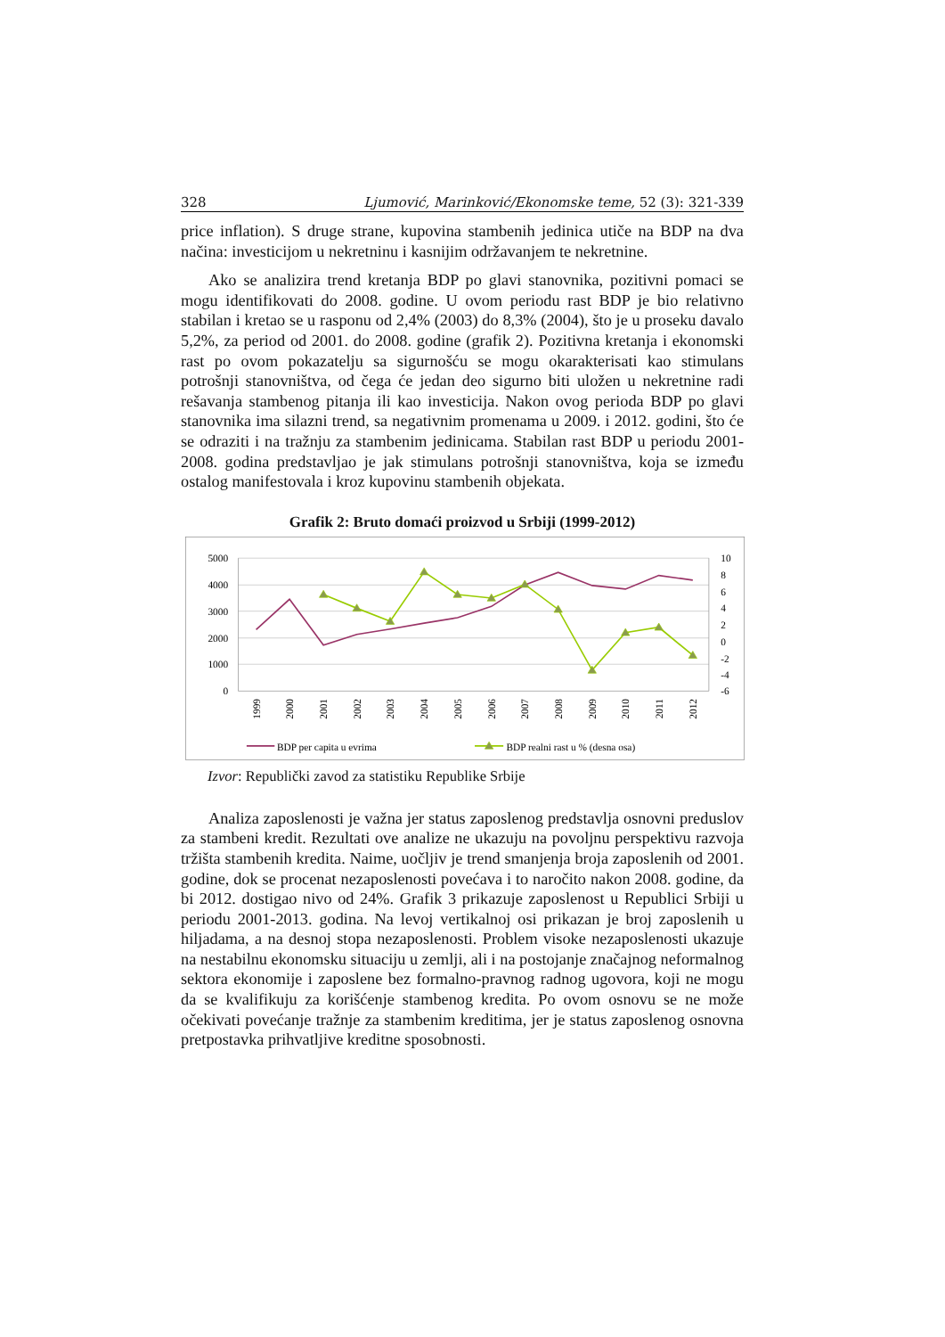328 Ljumović, Marinković/Ekonomske teme, 52 (3): 321-339
price inflation). S druge strane, kupovina stambenih jedinica utiče na BDP na dva načina: investicijom u nekretninu i kasnijim održavanjem te nekretnine.
Ako se analizira trend kretanja BDP po glavi stanovnika, pozitivni pomaci se mogu identifikovati do 2008. godine. U ovom periodu rast BDP je bio relativno stabilan i kretao se u rasponu od 2,4% (2003) do 8,3% (2004), što je u proseku davalo 5,2%, za period od 2001. do 2008. godine (grafik 2). Pozitivna kretanja i ekonomski rast po ovom pokazatelju sa sigurnošću se mogu okarakterisati kao stimulans potrošnji stanovništva, od čega će jedan deo sigurno biti uložen u nekretnine radi rešavanja stambenog pitanja ili kao investicija. Nakon ovog perioda BDP po glavi stanovnika ima silazni trend, sa negativnim promenama u 2009. i 2012. godini, što će se odraziti i na tražnju za stambenim jedinicama. Stabilan rast BDP u periodu 2001-2008. godina predstavljao je jak stimulans potrošnji stanovništva, koja se između ostalog manifestovala i kroz kupovinu stambenih objekata.
Grafik 2: Bruto domaći proizvod u Srbiji (1999-2012)
5000
4000
3000
2000
1000
0
10
8
6
4
2
0
-2
-4
-6
1999
2000
2001
2002
2003
2004
2005
2006
2007
2008
2009
2010
2011
2012
BDP per capita u evrima
BDP realni rast u % (desna osa)
Izvor: Republički zavod za statistiku Republike Srbije
Analiza zaposlenosti je važna jer status zaposlenog predstavlja osnovni preduslov za stambeni kredit. Rezultati ove analize ne ukazuju na povoljnu perspektivu razvoja tržišta stambenih kredita. Naime, uočljiv je trend smanjenja broja zaposlenih od 2001. godine, dok se procenat nezaposlenosti povećava i to naročito nakon 2008. godine, da bi 2012. dostigao nivo od 24%. Grafik 3 prikazuje zaposlenost u Republici Srbiji u periodu 2001-2013. godina. Na levoj vertikalnoj osi prikazan je broj zaposlenih u hiljadama, a na desnoj stopa nezaposlenosti. Problem visoke nezaposlenosti ukazuje na nestabilnu ekonomsku situaciju u zemlji, ali i na postojanje značajnog neformalnog sektora ekonomije i zaposlene bez formalno-pravnog radnog ugovora, koji ne mogu da se kvalifikuju za korišćenje stambenog kredita. Po ovom osnovu se ne može očekivati povećanje tražnje za stambenim kreditima, jer je status zaposlenog osnovna pretpostavka prihvatljive kreditne sposobnosti.